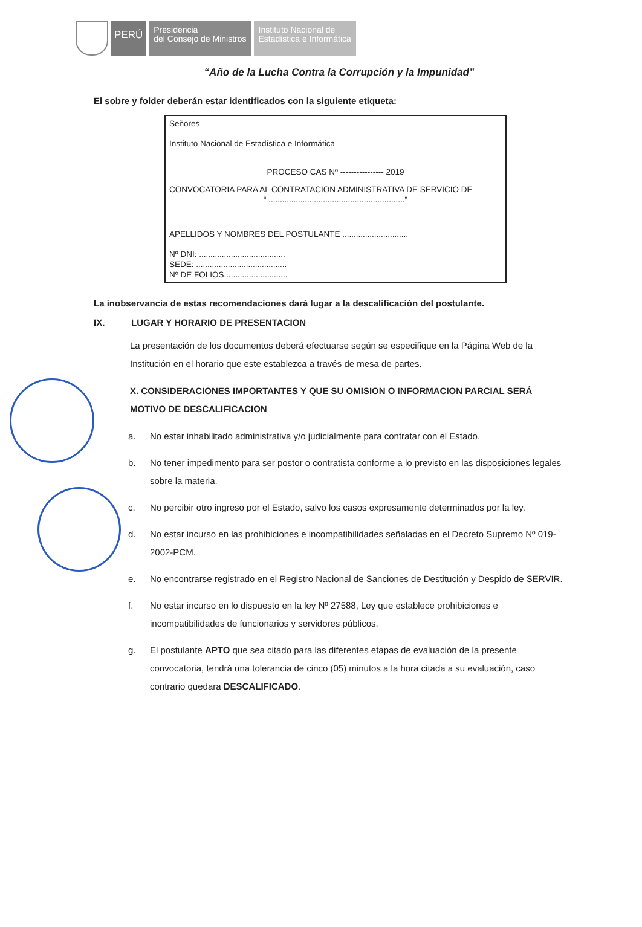PERÚ
Presidencia
del Consejo de Ministros
Instituto Nacional de
Estadística e Informática
“Año de la Lucha Contra la Corrupción y la Impunidad”
El sobre y folder deberán estar identificados con la siguiente etiqueta:
Señores
Instituto Nacional de Estadística e Informática
PROCESO CAS Nº ---------------- 2019
CONVOCATORIA PARA AL CONTRATACION ADMINISTRATIVA DE SERVICIO DE
“ ............................................................”
APELLIDOS Y NOMBRES DEL POSTULANTE .............................
Nº DNI: ......................................
SEDE: ........................................
Nº DE FOLIOS............................
La inobservancia de estas recomendaciones dará lugar a la descalificación del postulante.
IX. LUGAR Y HORARIO DE PRESENTACION
La presentación de los documentos deberá efectuarse según se especifique en la Página Web de la Institución en el horario que este establezca a través de mesa de partes.
X. CONSIDERACIONES IMPORTANTES Y QUE SU OMISION O INFORMACION PARCIAL SERÁ MOTIVO DE DESCALIFICACION
a. No estar inhabilitado administrativa y/o judicialmente para contratar con el Estado.
b. No tener impedimento para ser postor o contratista conforme a lo previsto en las disposiciones legales sobre la materia.
c. No percibir otro ingreso por el Estado, salvo los casos expresamente determinados por la ley.
d. No estar incurso en las prohibiciones e incompatibilidades señaladas en el Decreto Supremo Nº 019-2002-PCM.
e. No encontrarse registrado en el Registro Nacional de Sanciones de Destitución y Despido de SERVIR.
f. No estar incurso en lo dispuesto en la ley Nº 27588, Ley que establece prohibiciones e incompatibilidades de funcionarios y servidores públicos.
g. El postulante APTO que sea citado para las diferentes etapas de evaluación de la presente convocatoria, tendrá una tolerancia de cinco (05) minutos a la hora citada a su evaluación, caso contrario quedara DESCALIFICADO.